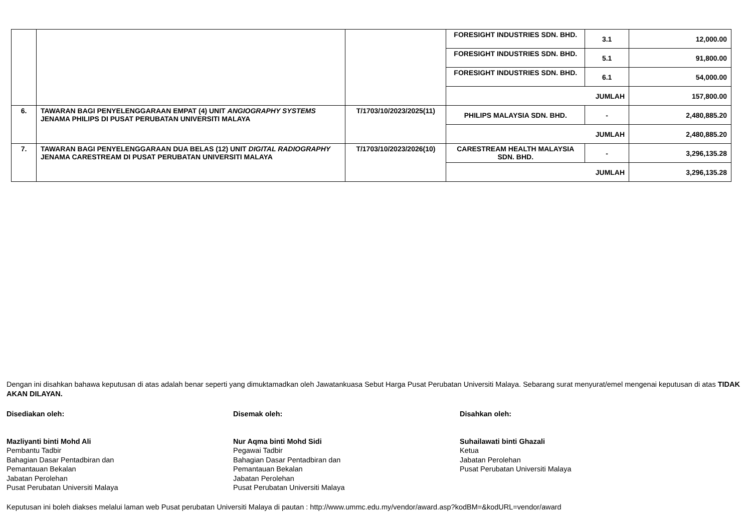| | | | FORESIGHT INDUSTRIES SDN. BHD. | 3.1 | 12,000.00 |
| | | | FORESIGHT INDUSTRIES SDN. BHD. | 5.1 | 91,800.00 |
| | | | FORESIGHT INDUSTRIES SDN. BHD. | 6.1 | 54,000.00 |
| | | | JUMLAH | | 157,800.00 |
| 6. | TAWARAN BAGI PENYELENGGARAAN EMPAT (4) UNIT ANGIOGRAPHY SYSTEMS JENAMA PHILIPS DI PUSAT PERUBATAN UNIVERSITI MALAYA | T/1703/10/2023/2025(11) | PHILIPS MALAYSIA SDN. BHD. | - | 2,480,885.20 |
| | | | JUMLAH | | 2,480,885.20 |
| 7. | TAWARAN BAGI PENYELENGGARAAN DUA BELAS (12) UNIT DIGITAL RADIOGRAPHY JENAMA CARESTREAM DI PUSAT PERUBATAN UNIVERSITI MALAYA | T/1703/10/2023/2026(10) | CARESTREAM HEALTH MALAYSIA SDN. BHD. | - | 3,296,135.28 |
| | | | JUMLAH | | 3,296,135.28 |
Dengan ini disahkan bahawa keputusan di atas adalah benar seperti yang dimuktamadkan oleh Jawatankuasa Sebut Harga Pusat Perubatan Universiti Malaya. Sebarang surat menyurat/emel mengenai keputusan di atas TIDAK AKAN DILAYAN.
Disediakan oleh:
Mazliyanti binti Mohd Ali
Pembantu Tadbir
Bahagian Dasar Pentadbiran dan
Pemantauan Bekalan
Jabatan Perolehan
Pusat Perubatan Universiti Malaya
Disemak oleh:
Nur Aqma binti Mohd Sidi
Pegawai Tadbir
Bahagian Dasar Pentadbiran dan
Pemantauan Bekalan
Jabatan Perolehan
Pusat Perubatan Universiti Malaya
Disahkan oleh:
Suhailawati binti Ghazali
Ketua
Jabatan Perolehan
Pusat Perubatan Universiti Malaya
Keputusan ini boleh diakses melalui laman web Pusat perubatan Universiti Malaya di pautan : http://www.ummc.edu.my/vendor/award.asp?kodBM=&kodURL=vendor/award